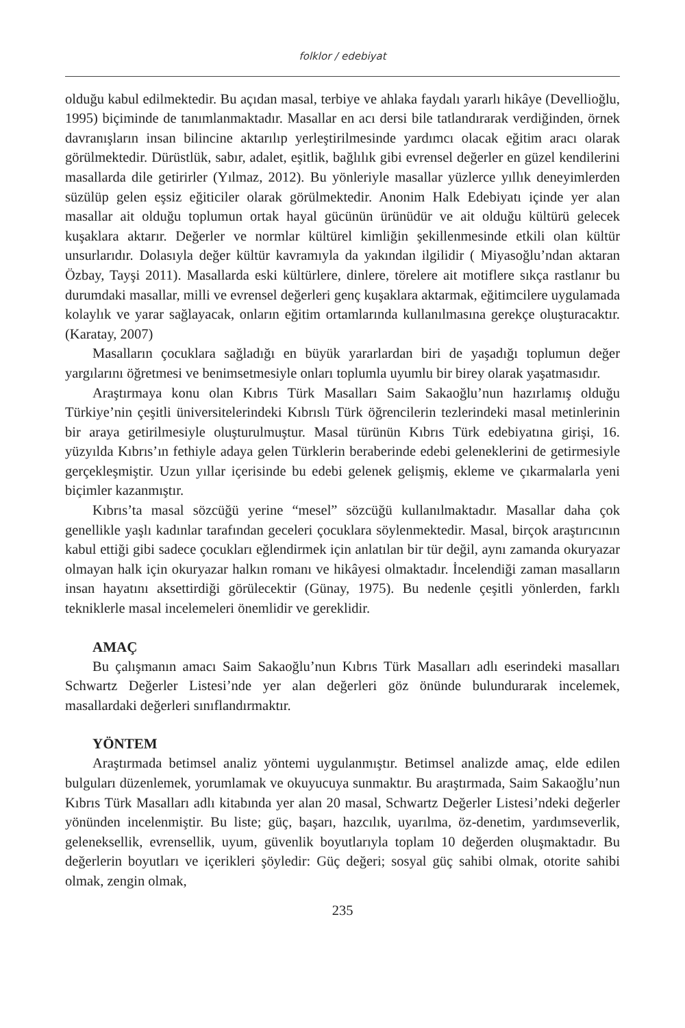folklor / edebiyat
olduğu kabul edilmektedir. Bu açıdan masal, terbiye ve ahlaka faydalı yararlı hikâye (Devellioğlu, 1995) biçiminde de tanımlanmaktadır. Masallar en acı dersi bile tatlandırarak verdiğinden, örnek davranışların insan bilincine aktarılıp yerleştirilmesinde yardımcı olacak eğitim aracı olarak görülmektedir. Dürüstlük, sabır, adalet, eşitlik, bağlılık gibi evrensel değerler en güzel kendilerini masallarda dile getirirler (Yılmaz, 2012). Bu yönleriyle masallar yüzlerce yıllık deneyimlerden süzülüp gelen eşsiz eğiticiler olarak görülmektedir. Anonim Halk Edebiyatı içinde yer alan masallar ait olduğu toplumun ortak hayal gücünün ürünüdür ve ait olduğu kültürü gelecek kuşaklara aktarır. Değerler ve normlar kültürel kimliğin şekillenmesinde etkili olan kültür unsurlarıdır. Dolasıyla değer kültür kavramıyla da yakından ilgilidir ( Miyasoğlu’ndan aktaran Özbay, Tayşi 2011). Masallarda eski kültürlere, dinlere, törelere ait motiflere sıkça rastlanır bu durumdaki masallar, milli ve evrensel değerleri genç kuşaklara aktarmak, eğitimcilere uygulamada kolaylık ve yarar sağlayacak, onların eğitim ortamlarında kullanılmasına gerekçe oluşturacaktır. (Karatay, 2007)
Masalların çocuklara sağladığı en büyük yararlardan biri de yaşadığı toplumun değer yargılarını öğretmesi ve benimsetmesiyle onları toplumla uyumlu bir birey olarak yaşatmasıdır.
Araştırmaya konu olan Kıbrıs Türk Masalları Saim Sakaoğlu’nun hazırlamış olduğu Türkiye’nin çeşitli üniversitelerindeki Kıbrıslı Türk öğrencilerin tezlerindeki masal metinlerinin bir araya getirilmesiyle oluşturulmuştur. Masal türünün Kıbrıs Türk edebiyatına girişi, 16. yüzyılda Kıbrıs’ın fethiyle adaya gelen Türklerin beraberinde edebi geleneklerini de getirmesiyle gerçekleşmiştir. Uzun yıllar içerisinde bu edebi gelenek gelişmiş, ekleme ve çıkarmalarla yeni biçimler kazanmıştır.
Kıbrıs’ta masal sözcüğü yerine “mesel” sözcüğü kullanılmaktadır. Masallar daha çok genellikle yaşlı kadınlar tarafından geceleri çocuklara söylenmektedir. Masal, birçok araştırıcının kabul ettiği gibi sadece çocukları eğlendirmek için anlatılan bir tür değil, aynı zamanda okuryazar olmayan halk için okuryazar halkın romanı ve hikâyesi olmaktadır. İncelendiği zaman masalların insan hayatını aksettirdiği görülecektir (Günay, 1975). Bu nedenle çeşitli yönlerden, farklı tekniklerle masal incelemeleri önemlidir ve gereklidir.
AMAÇ
Bu çalışmanın amacı Saim Sakaoğlu’nun Kıbrıs Türk Masalları adlı eserindeki masalları Schwartz Değerler Listesi’nde yer alan değerleri göz önünde bulundurarak incelemek, masallardaki değerleri sınıflandırmaktır.
YÖNTEM
Araştırmada betimsel analiz yöntemi uygulanmıştır. Betimsel analizde amaç, elde edilen bulguları düzenlemek, yorumlamak ve okuyucuya sunmaktır. Bu araştırmada, Saim Sakaoğlu’nun Kıbrıs Türk Masalları adlı kitabında yer alan 20 masal, Schwartz Değerler Listesi’ndeki değerler yönünden incelenmiştir. Bu liste; güç, başarı, hazcılık, uyarılma, öz-denetim, yardımseverlik, geleneksellik, evrensellik, uyum, güvenlik boyutlarıyla toplam 10 değerden oluşmaktadır. Bu değerlerin boyutları ve içerikleri şöyledir: Güç değeri; sosyal güç sahibi olmak, otorite sahibi olmak, zengin olmak,
235